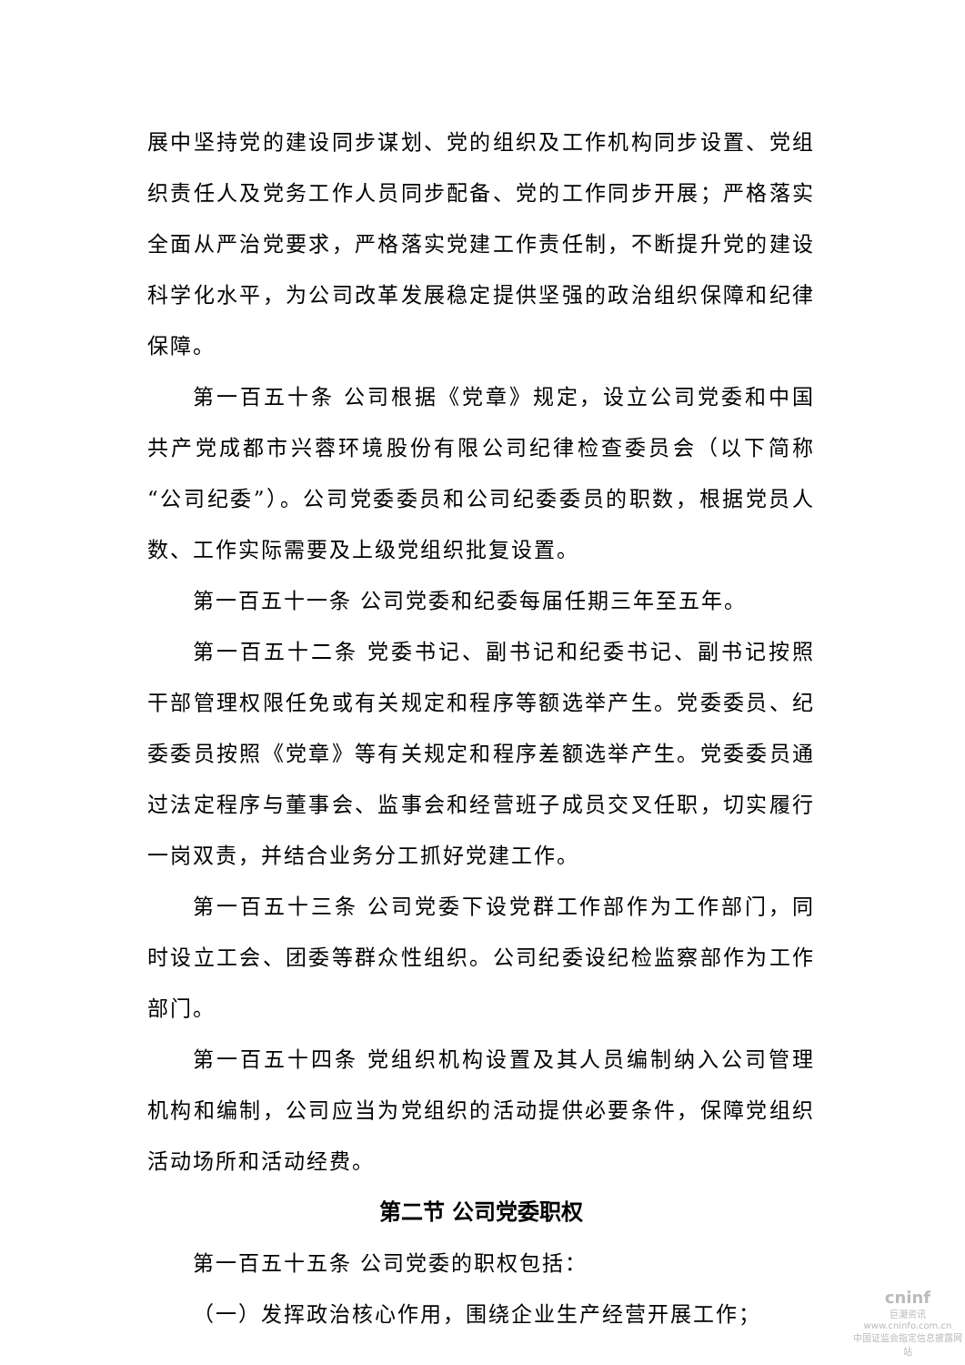展中坚持党的建设同步谋划、党的组织及工作机构同步设置、党组织责任人及党务工作人员同步配备、党的工作同步开展；严格落实全面从严治党要求，严格落实党建工作责任制，不断提升党的建设科学化水平，为公司改革发展稳定提供坚强的政治组织保障和纪律保障。
第一百五十条 公司根据《党章》规定，设立公司党委和中国共产党成都市兴蓉环境股份有限公司纪律检查委员会（以下简称“公司纪委”）。公司党委委员和公司纪委委员的职数，根据党员人数、工作实际需要及上级党组织批复设置。
第一百五十一条 公司党委和纪委每届任期三年至五年。
第一百五十二条 党委书记、副书记和纪委书记、副书记按照干部管理权限任免或有关规定和程序等额选举产生。党委委员、纪委委员按照《党章》等有关规定和程序差额选举产生。党委委员通过法定程序与董事会、监事会和经营班子成员交叉任职，切实履行一岗双责，并结合业务分工抓好党建工作。
第一百五十三条 公司党委下设党群工作部作为工作部门，同时设立工会、团委等群众性组织。公司纪委设纪检监察部作为工作部门。
第一百五十四条 党组织机构设置及其人员编制纳入公司管理机构和编制，公司应当为党组织的活动提供必要条件，保障党组织活动场所和活动经费。
第二节 公司党委职权
第一百五十五条 公司党委的职权包括：
（一）发挥政治核心作用，围绕企业生产经营开展工作；
cninf
巨潮资讯
www.cninfo.com.cn
中国证监会指定信息披露网站